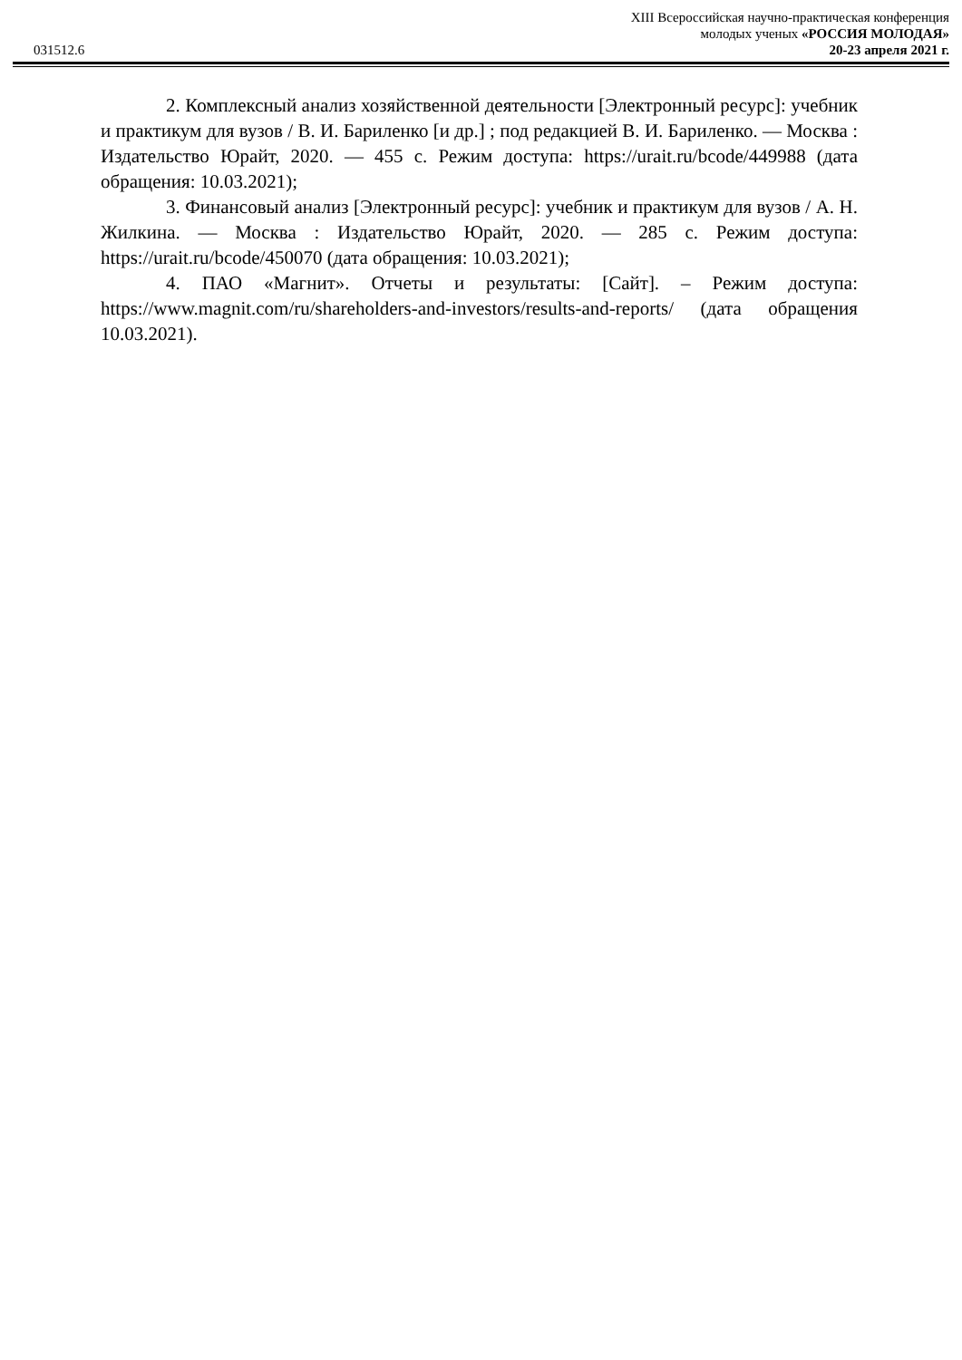XIII Всероссийская научно-практическая конференция
молодых ученых «РОССИЯ МОЛОДАЯ»
031512.6 20-23 апреля 2021 г.
2. Комплексный анализ хозяйственной деятельности [Электронный ресурс]: учебник и практикум для вузов / В. И. Бариленко [и др.] ; под редакцией В. И. Бариленко. — Москва : Издательство Юрайт, 2020. — 455 с. Режим доступа: https://urait.ru/bcode/449988 (дата обращения: 10.03.2021);
3. Финансовый анализ [Электронный ресурс]: учебник и практикум для вузов / А. Н. Жилкина. — Москва : Издательство Юрайт, 2020. — 285 с. Режим доступа: https://urait.ru/bcode/450070 (дата обращения: 10.03.2021);
4. ПАО «Магнит». Отчеты и результаты: [Сайт]. – Режим доступа: https://www.magnit.com/ru/shareholders-and-investors/results-and-reports/ (дата обращения 10.03.2021).